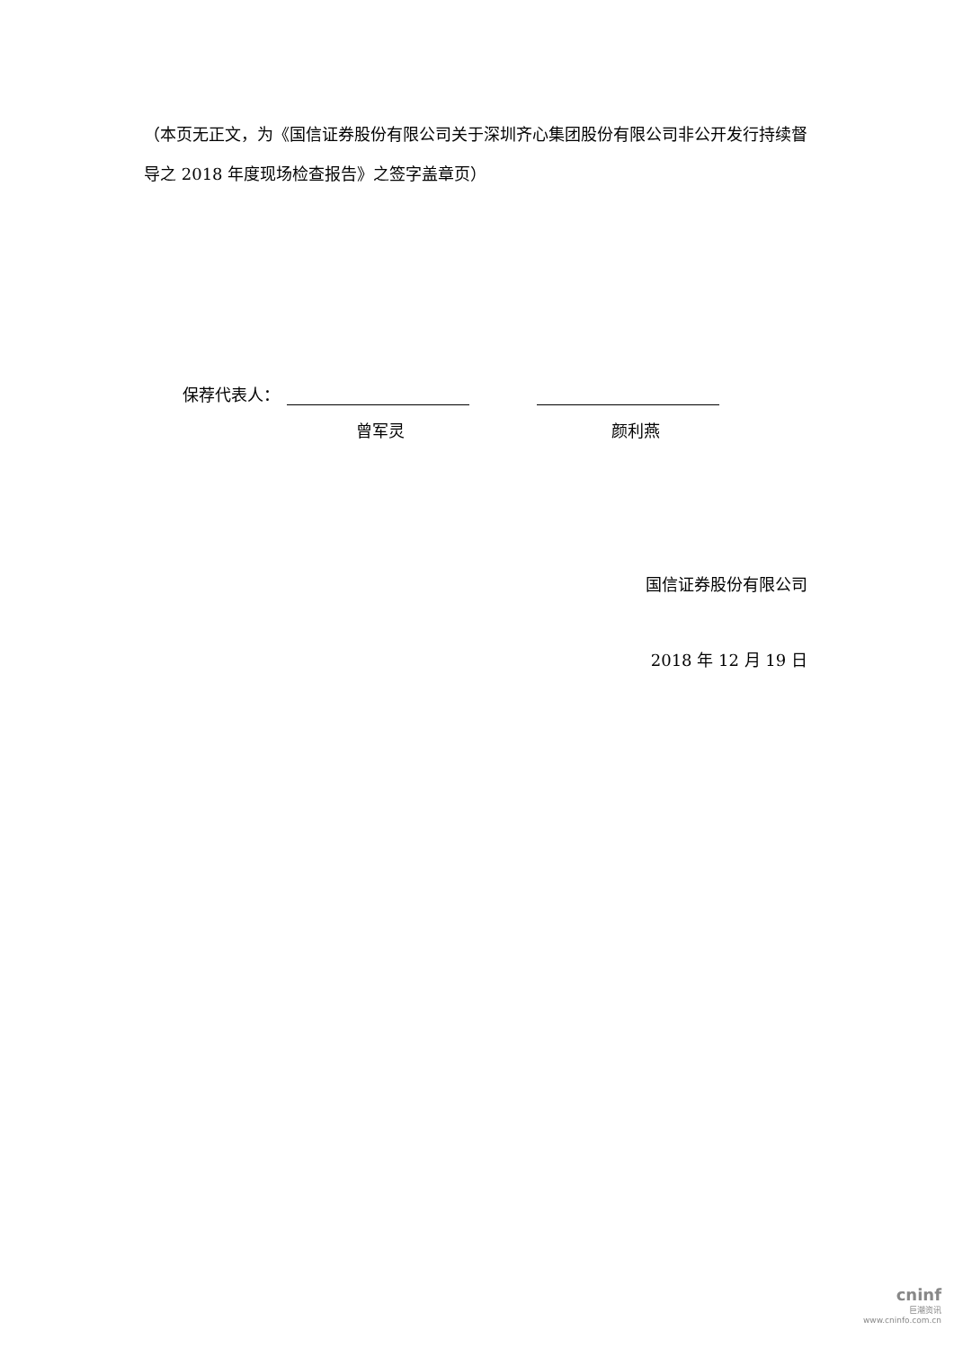（本页无正文，为《国信证券股份有限公司关于深圳齐心集团股份有限公司非公开发行持续督导之 2018 年度现场检查报告》之签字盖章页）
保荐代表人：
曾军灵 颜利燕
国信证券股份有限公司
2018 年 12 月 19 日
cninf
巨潮资讯
www.cninfo.com.cn